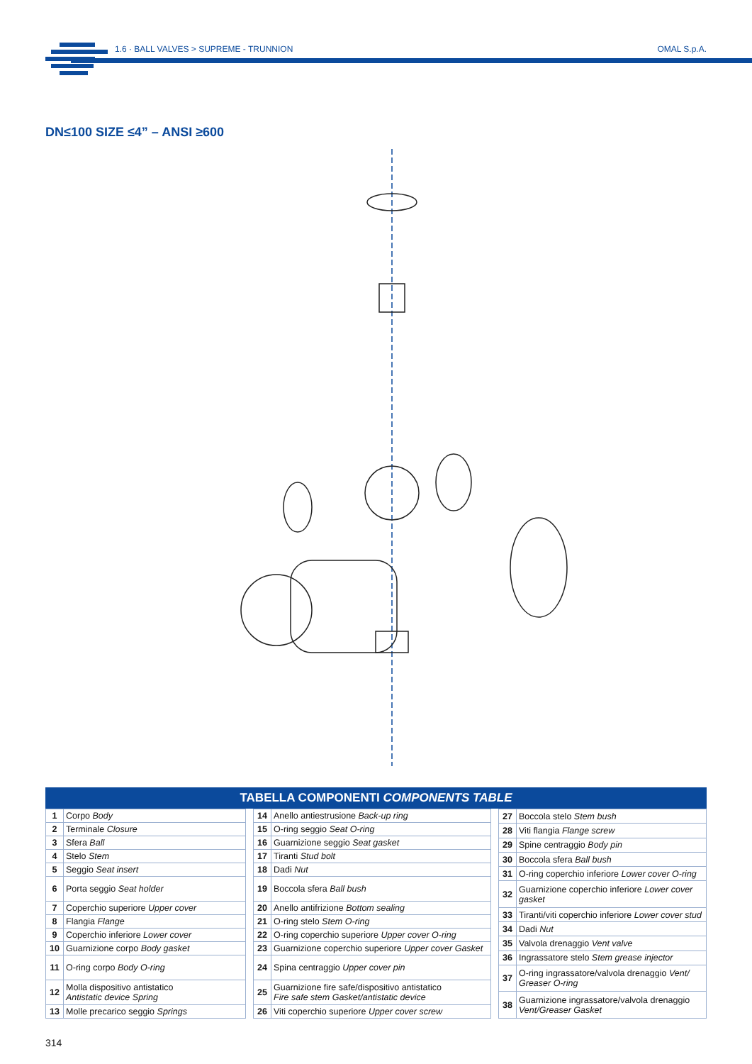1.6 · BALL VALVES > SUPREME - TRUNNION
OMAL S.p.A.
DN≤100 SIZE ≤4” – ANSI ≥600
TABELLA COMPONENTI COMPONENTS TABLE
| 1 | Corpo Body |
| 2 | Terminale Closure |
| 3 | Sfera Ball |
| 4 | Stelo Stem |
| 5 | Seggio Seat insert |
| 6 | Porta seggio Seat holder |
| 7 | Coperchio superiore Upper cover |
| 8 | Flangia Flange |
| 9 | Coperchio inferiore Lower cover |
| 10 | Guarnizione corpo Body gasket |
| 11 | O-ring corpo Body O-ring |
| 12 | Molla dispositivo antistatico Antistatic device Spring |
| 13 | Molle precarico seggio Springs |
| 14 | Anello antiestrusione Back-up ring |
| 15 | O-ring seggio Seat O-ring |
| 16 | Guarnizione seggio Seat gasket |
| 17 | Tiranti Stud bolt |
| 18 | Dadi Nut |
| 19 | Boccola sfera Ball bush |
| 20 | Anello antifrizione Bottom sealing |
| 21 | O-ring stelo Stem O-ring |
| 22 | O-ring coperchio superiore Upper cover O-ring |
| 23 | Guarnizione coperchio superiore Upper cover Gasket |
| 24 | Spina centraggio Upper cover pin |
| 25 | Guarnizione fire safe/dispositivo antistatico Fire safe stem Gasket/antistatic device |
| 26 | Viti coperchio superiore Upper cover screw |
| 27 | Boccola stelo Stem bush |
| 28 | Viti flangia Flange screw |
| 29 | Spine centraggio Body pin |
| 30 | Boccola sfera Ball bush |
| 31 | O-ring coperchio inferiore Lower cover O-ring |
| 32 | Guarnizione coperchio inferiore Lower cover gasket |
| 33 | Tiranti/viti coperchio inferiore Lower cover stud |
| 34 | Dadi Nut |
| 35 | Valvola drenaggio Vent valve |
| 36 | Ingrassatore stelo Stem grease injector |
| 37 | O-ring ingrassatore/valvola drenaggio Vent/ Greaser O-ring |
| 38 | Guarnizione ingrassatore/valvola drenaggio Vent/Greaser Gasket |
314